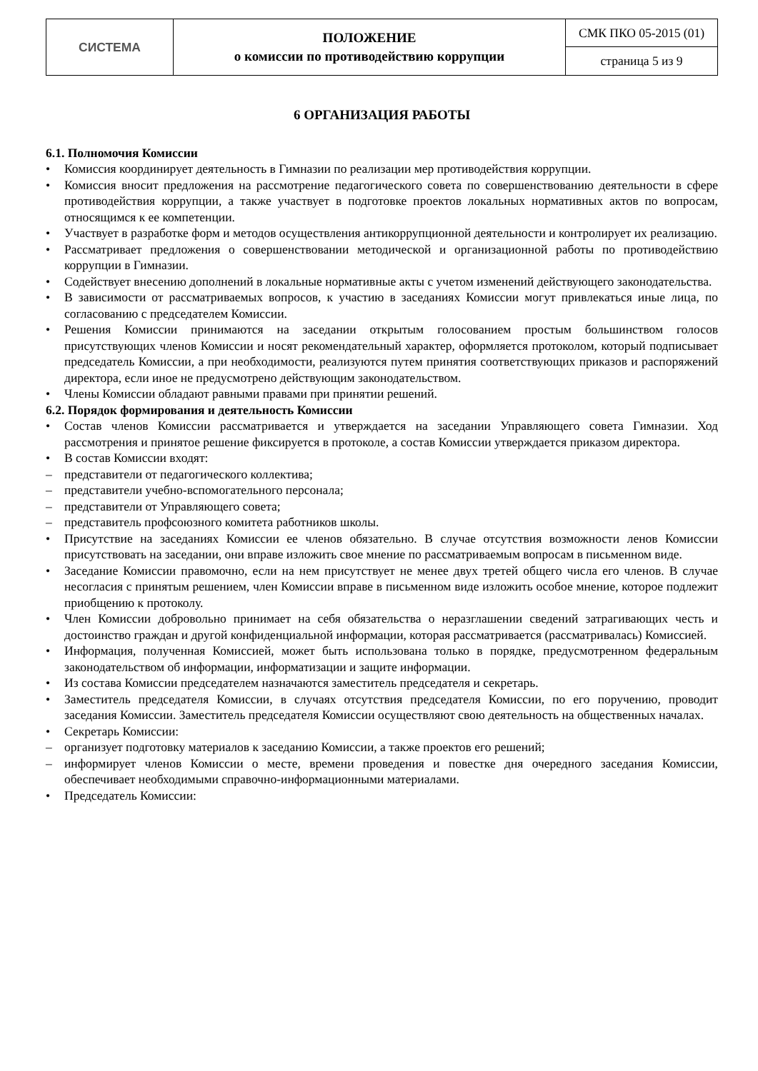| СИСТЕМА | ПОЛОЖЕНИЕ о комиссии по противодействию коррупции | СМК ПКО 05-2015 (01) |
| | | страница 5 из 9 |
6 ОРГАНИЗАЦИЯ РАБОТЫ
6.1. Полномочия Комиссии
• Комиссия координирует деятельность в Гимназии по реализации мер противодействия коррупции.
• Комиссия вносит предложения на рассмотрение педагогического совета по совершенствованию деятельности в сфере противодействия коррупции, а также участвует в подготовке проектов локальных нормативных актов по вопросам, относящимся к ее компетенции.
• Участвует в разработке форм и методов осуществления антикоррупционной деятельности и контролирует их реализацию.
• Рассматривает предложения о совершенствовании методической и организационной работы по противодействию коррупции в Гимназии.
• Содействует внесению дополнений в локальные нормативные акты с учетом изменений действующего законодательства.
• В зависимости от рассматриваемых вопросов, к участию в заседаниях Комиссии могут привлекаться иные лица, по согласованию с председателем Комиссии.
• Решения Комиссии принимаются на заседании открытым голосованием простым большинством голосов присутствующих членов Комиссии и носят рекомендательный характер, оформляется протоколом, который подписывает председатель Комиссии, а при необходимости, реализуются путем принятия соответствующих приказов и распоряжений директора, если иное не предусмотрено действующим законодательством.
• Члены Комиссии обладают равными правами при принятии решений.
6.2. Порядок формирования и деятельность Комиссии
• Состав членов Комиссии рассматривается и утверждается на заседании Управляющего совета Гимназии. Ход рассмотрения и принятое решение фиксируется в протоколе, а состав Комиссии утверждается приказом директора.
• В состав Комиссии входят:
– представители от педагогического коллектива;
– представители учебно-вспомогательного персонала;
– представители от Управляющего совета;
– представитель профсоюзного комитета работников школы.
• Присутствие на заседаниях Комиссии ее членов обязательно. В случае отсутствия возможности ленов Комиссии присутствовать на заседании, они вправе изложить свое мнение по рассматриваемым вопросам в письменном виде.
• Заседание Комиссии правомочно, если на нем присутствует не менее двух третей общего числа его членов. В случае несогласия с принятым решением, член Комиссии вправе в письменном виде изложить особое мнение, которое подлежит приобщению к протоколу.
• Член Комиссии добровольно принимает на себя обязательства о неразглашении сведений затрагивающих честь и достоинство граждан и другой конфиденциальной информации, которая рассматривается (рассматривалась) Комиссией.
• Информация, полученная Комиссией, может быть использована только в порядке, предусмотренном федеральным законодательством об информации, информатизации и защите информации.
• Из состава Комиссии председателем назначаются заместитель председателя и секретарь.
• Заместитель председателя Комиссии, в случаях отсутствия председателя Комиссии, по его поручению, проводит заседания Комиссии. Заместитель председателя Комиссии осуществляют свою деятельность на общественных началах.
• Секретарь Комиссии:
– организует подготовку материалов к заседанию Комиссии, а также проектов его решений;
– информирует членов Комиссии о месте, времени проведения и повестке дня очередного заседания Комиссии, обеспечивает необходимыми справочно-информационными материалами.
• Председатель Комиссии: